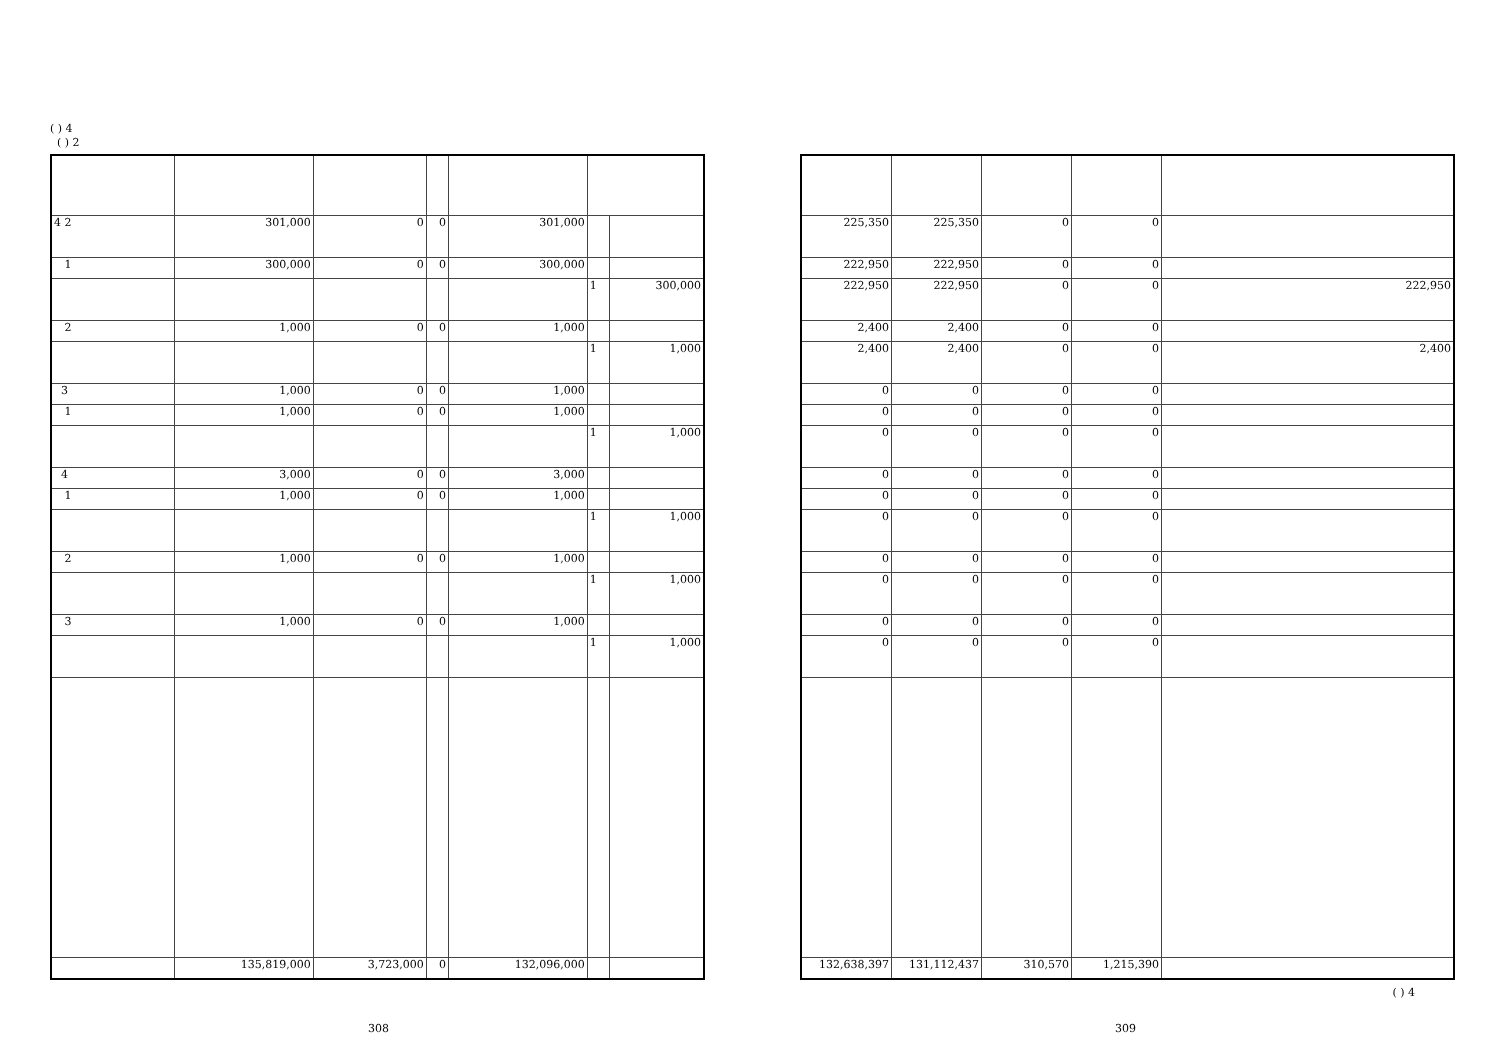( ) 4
( ) 2
| 4 2 | 301,000 | 0 | 0 | 301,000 | | |
| 1 | 300,000 | 0 | 0 | 300,000 | | |
| | | | | | 1 | 300,000 |
| 2 | 1,000 | 0 | 0 | 1,000 | | |
| | | | | | 1 | 1,000 |
| 3 | 1,000 | 0 | 0 | 1,000 | | |
| 1 | 1,000 | 0 | 0 | 1,000 | | |
| | | | | | 1 | 1,000 |
| 4 | 3,000 | 0 | 0 | 3,000 | | |
| 1 | 1,000 | 0 | 0 | 1,000 | | |
| | | | | | 1 | 1,000 |
| 2 | 1,000 | 0 | 0 | 1,000 | | |
| | | | | | 1 | 1,000 |
| 3 | 1,000 | 0 | 0 | 1,000 | | |
| | | | | | 1 | 1,000 |
| | 135,819,000 | 3,723,000 | 0 | 132,096,000 | | |
| 225,350 | 225,350 | 0 | 0 | |
| 222,950 | 222,950 | 0 | 0 | |
| 222,950 | 222,950 | 0 | 0 | 222,950 |
| 2,400 | 2,400 | 0 | 0 | |
| 2,400 | 2,400 | 0 | 0 | 2,400 |
| 0 | 0 | 0 | 0 | |
| 0 | 0 | 0 | 0 | |
| 0 | 0 | 0 | 0 | |
| 0 | 0 | 0 | 0 | |
| 0 | 0 | 0 | 0 | |
| 0 | 0 | 0 | 0 | |
| 0 | 0 | 0 | 0 | |
| 0 | 0 | 0 | 0 | |
| 0 | 0 | 0 | 0 | |
| 0 | 0 | 0 | 0 | |
| 132,638,397 | 131,112,437 | 310,570 | 1,215,390 | |
( ) 4
308 309